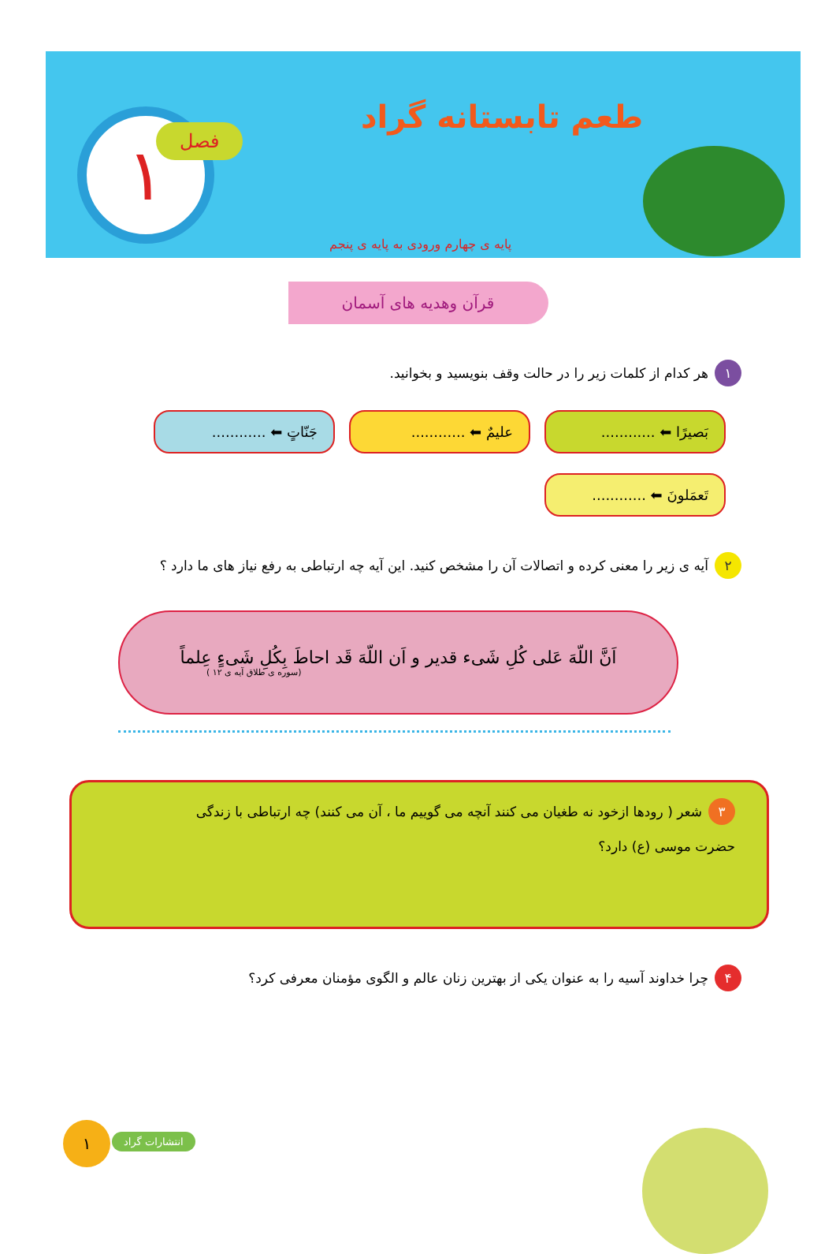١ فصل طعم تابستانه گراد
پایه ی چهارم ورودی به پایه ی پنجم
قرآن وهدیه های آسمان
١ هر کدام از کلمات زیر را در حالت وقف بنویسید و بخوانید.
بَصیرًا ⬅ ............
علیمٌ ⬅ ............
جَنّاتٍ ⬅ ............
تَعمَلونَ ⬅ ............
٢ آیه ی زیر را معنی کرده و اتصالات آن را مشخص کنید. این آیه چه ارتباطی به رفع نیاز های ما دارد ؟
اَنَّ اللّهَ عَلی کُلِ شَیء قدیر و اَن اللّهَ قَد احاطَ بِکُلِ شَیءٍ عِلماً
(سوره ی طلاق آیه ی ١٢ )
٣ شعر ( رودها ازخود نه طغیان می کنند آنچه می گوییم ما ، آن می کنند) چه ارتباطی با زندگی
حضرت موسی (ع) دارد؟
۴ چرا خداوند آسیه را به عنوان یکی از بهترین زنان عالم و الگوی مؤمنان معرفی کرد؟
١ انتشارات گراد